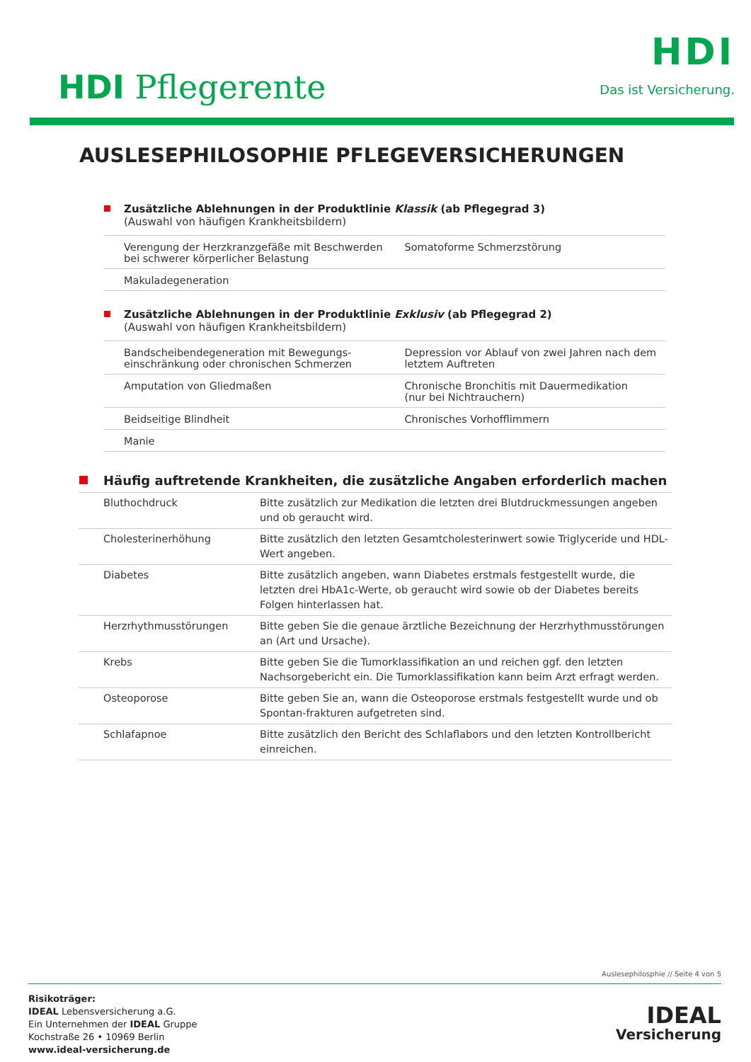HDI Pflegerente
HDI
Das ist Versicherung.
AUSLESEPHILOSOPHIE PFLEGEVERSICHERUNGEN
Zusätzliche Ablehnungen in der Produktlinie Klassik (ab Pflegegrad 3)
(Auswahl von häufigen Krankheitsbildern)
| Verengung der Herzkranzgefäße mit Beschwerden bei schwerer körperlicher Belastung | Somatoforme Schmerzstörung |
| Makuladegeneration | |
Zusätzliche Ablehnungen in der Produktlinie Exklusiv (ab Pflegegrad 2)
(Auswahl von häufigen Krankheitsbildern)
| Bandscheibendegeneration mit Bewegungs-einschränkung oder chronischen Schmerzen | Depression vor Ablauf von zwei Jahren nach dem letztem Auftreten |
| Amputation von Gliedmaßen | Chronische Bronchitis mit Dauermedikation (nur bei Nichtrauchern) |
| Beidseitige Blindheit | Chronisches Vorhofflimmern |
| Manie | |
Häufig auftretende Krankheiten, die zusätzliche Angaben erforderlich machen
| Bluthochdruck | Bitte zusätzlich zur Medikation die letzten drei Blutdruckmessungen angeben und ob geraucht wird. |
| Cholesterinerhöhung | Bitte zusätzlich den letzten Gesamtcholesterinwert sowie Triglyceride und HDL-Wert angeben. |
| Diabetes | Bitte zusätzlich angeben, wann Diabetes erstmals festgestellt wurde, die letzten drei HbA1c-Werte, ob geraucht wird sowie ob der Diabetes bereits Folgen hinterlassen hat. |
| Herzrhythmusstörungen | Bitte geben Sie die genaue ärztliche Bezeichnung der Herzrhythmusstörungen an (Art und Ursache). |
| Krebs | Bitte geben Sie die Tumorklassifikation an und reichen ggf. den letzten Nachsorgebericht ein. Die Tumorklassifikation kann beim Arzt erfragt werden. |
| Osteoporose | Bitte geben Sie an, wann die Osteoporose erstmals festgestellt wurde und ob Spontan-frakturen aufgetreten sind. |
| Schlafapnoe | Bitte zusätzlich den Bericht des Schlaflabors und den letzten Kontrollbericht einreichen. |
Auslesephilosphie // Seite 4 von 5
Risikoträger:
IDEAL Lebensversicherung a.G.
Ein Unternehmen der IDEAL Gruppe
Kochstraße 26 • 10969 Berlin
www.ideal-versicherung.de
IDEAL
Versicherung